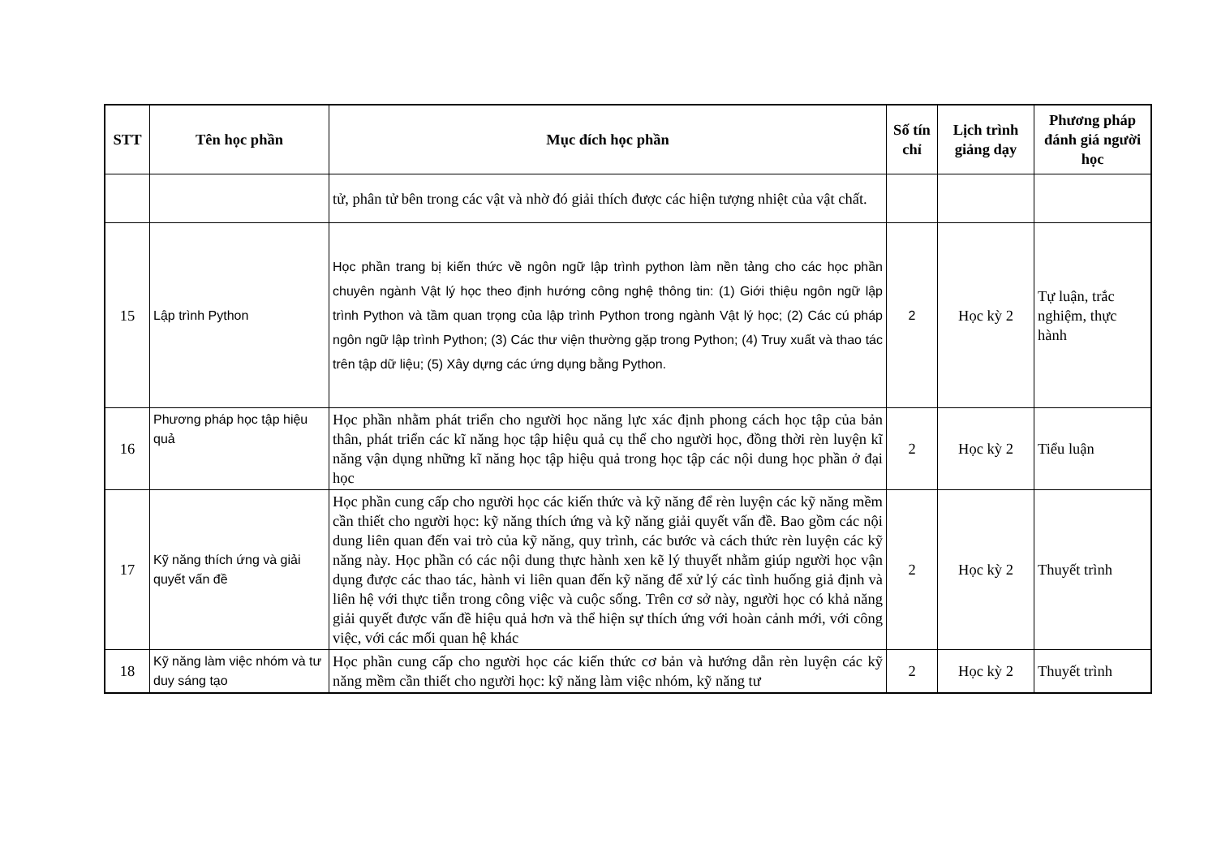| STT | Tên học phần | Mục đích học phần | Số tín chỉ | Lịch trình giảng dạy | Phương pháp đánh giá người học |
| --- | --- | --- | --- | --- | --- |
| | | tử, phân tử bên trong các vật và nhờ đó giải thích được các hiện tượng nhiệt của vật chất. | | | |
| 15 | Lập trình Python | Học phần trang bị kiến thức về ngôn ngữ lập trình python làm nền tảng cho các học phần chuyên ngành Vật lý học theo định hướng công nghệ thông tin: (1) Giới thiệu ngôn ngữ lập trình Python và tầm quan trọng của lập trình Python trong ngành Vật lý học; (2) Các cú pháp ngôn ngữ lập trình Python; (3) Các thư viện thường gặp trong Python; (4) Truy xuất và thao tác trên tập dữ liệu; (5) Xây dựng các ứng dụng bằng Python. | 2 | Học kỳ 2 | Tự luận, trắc nghiệm, thực hành |
| 16 | Phương pháp học tập hiệu quả | Học phần nhằm phát triển cho người học năng lực xác định phong cách học tập của bản thân, phát triển các kĩ năng học tập hiệu quả cụ thể cho người học, đồng thời rèn luyện kĩ năng vận dụng những kĩ năng học tập hiệu quả trong học tập các nội dung học phần ở đại học | 2 | Học kỳ 2 | Tiểu luận |
| 17 | Kỹ năng thích ứng và giải quyết vấn đề | Học phần cung cấp cho người học các kiến thức và kỹ năng để rèn luyện các kỹ năng mềm cần thiết cho người học: kỹ năng thích ứng và kỹ năng giải quyết vấn đề. Bao gồm các nội dung liên quan đến vai trò của kỹ năng, quy trình, các bước và cách thức rèn luyện các kỹ năng này. Học phần có các nội dung thực hành xen kẽ lý thuyết nhằm giúp người học vận dụng được các thao tác, hành vi liên quan đến kỹ năng để xử lý các tình huống giả định và liên hệ với thực tiễn trong công việc và cuộc sống. Trên cơ sở này, người học có khả năng giải quyết được vấn đề hiệu quả hơn và thể hiện sự thích ứng với hoàn cảnh mới, với công việc, với các mối quan hệ khác | 2 | Học kỳ 2 | Thuyết trình |
| 18 | Kỹ năng làm việc nhóm và tư duy sáng tạo | Học phần cung cấp cho người học các kiến thức cơ bản và hướng dẫn rèn luyện các kỹ năng mềm cần thiết cho người học: kỹ năng làm việc nhóm, kỹ năng tư | 2 | Học kỳ 2 | Thuyết trình |